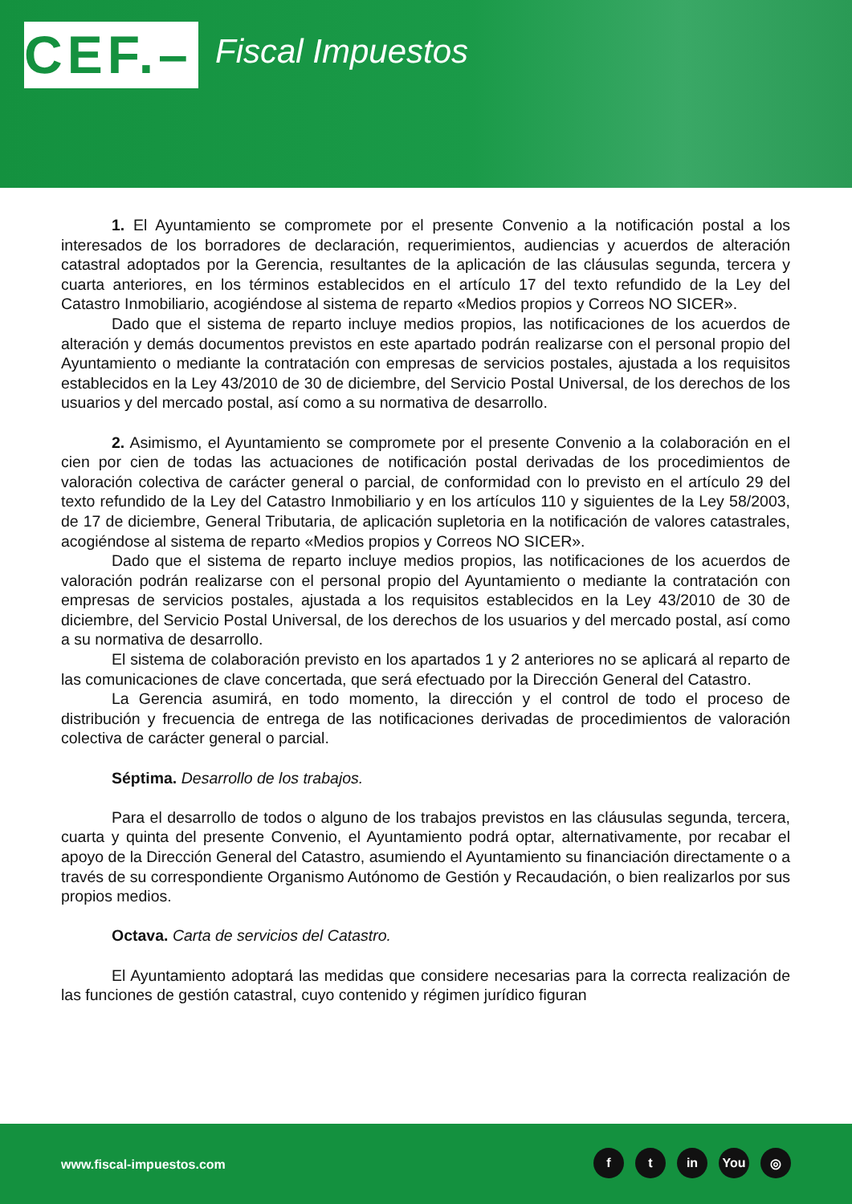CEF.–
Fiscal Impuestos
1. El Ayuntamiento se compromete por el presente Convenio a la notificación postal a los interesados de los borradores de declaración, requerimientos, audiencias y acuerdos de alteración catastral adoptados por la Gerencia, resultantes de la aplicación de las cláusulas segunda, tercera y cuarta anteriores, en los términos establecidos en el artículo 17 del texto refundido de la Ley del Catastro Inmobiliario, acogiéndose al sistema de reparto «Medios propios y Correos NO SICER».
Dado que el sistema de reparto incluye medios propios, las notificaciones de los acuerdos de alteración y demás documentos previstos en este apartado podrán realizarse con el personal propio del Ayuntamiento o mediante la contratación con empresas de servicios postales, ajustada a los requisitos establecidos en la Ley 43/2010 de 30 de diciembre, del Servicio Postal Universal, de los derechos de los usuarios y del mercado postal, así como a su normativa de desarrollo.
2. Asimismo, el Ayuntamiento se compromete por el presente Convenio a la colaboración en el cien por cien de todas las actuaciones de notificación postal derivadas de los procedimientos de valoración colectiva de carácter general o parcial, de conformidad con lo previsto en el artículo 29 del texto refundido de la Ley del Catastro Inmobiliario y en los artículos 110 y siguientes de la Ley 58/2003, de 17 de diciembre, General Tributaria, de aplicación supletoria en la notificación de valores catastrales, acogiéndose al sistema de reparto «Medios propios y Correos NO SICER».
Dado que el sistema de reparto incluye medios propios, las notificaciones de los acuerdos de valoración podrán realizarse con el personal propio del Ayuntamiento o mediante la contratación con empresas de servicios postales, ajustada a los requisitos establecidos en la Ley 43/2010 de 30 de diciembre, del Servicio Postal Universal, de los derechos de los usuarios y del mercado postal, así como a su normativa de desarrollo.
El sistema de colaboración previsto en los apartados 1 y 2 anteriores no se aplicará al reparto de las comunicaciones de clave concertada, que será efectuado por la Dirección General del Catastro.
La Gerencia asumirá, en todo momento, la dirección y el control de todo el proceso de distribución y frecuencia de entrega de las notificaciones derivadas de procedimientos de valoración colectiva de carácter general o parcial.
Séptima. Desarrollo de los trabajos.
Para el desarrollo de todos o alguno de los trabajos previstos en las cláusulas segunda, tercera, cuarta y quinta del presente Convenio, el Ayuntamiento podrá optar, alternativamente, por recabar el apoyo de la Dirección General del Catastro, asumiendo el Ayuntamiento su financiación directamente o a través de su correspondiente Organismo Autónomo de Gestión y Recaudación, o bien realizarlos por sus propios medios.
Octava. Carta de servicios del Catastro.
El Ayuntamiento adoptará las medidas que considere necesarias para la correcta realización de las funciones de gestión catastral, cuyo contenido y régimen jurídico figuran
www.fiscal-impuestos.com
ft in You ◎